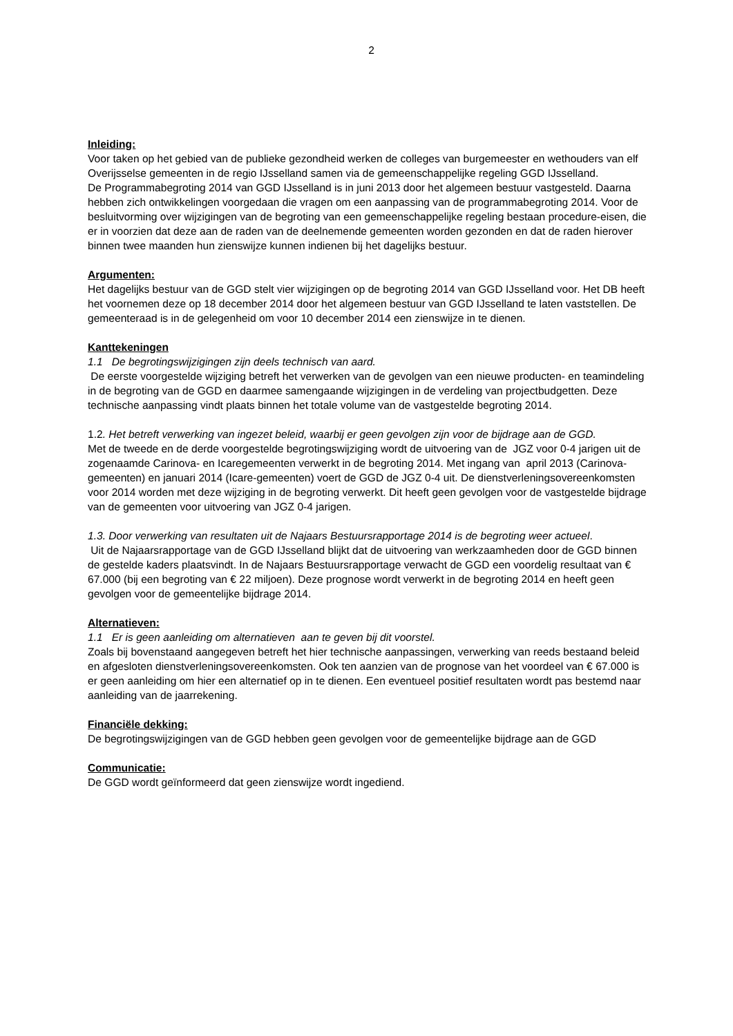2
Inleiding:
Voor taken op het gebied van de publieke gezondheid werken de colleges van burgemeester en wethouders van elf Overijsselse gemeenten in de regio IJsselland samen via de gemeenschappelijke regeling GGD IJsselland.
De Programmabegroting 2014 van GGD IJsselland is in juni 2013 door het algemeen bestuur vastgesteld. Daarna hebben zich ontwikkelingen voorgedaan die vragen om een aanpassing van de programmabegroting 2014. Voor de besluitvorming over wijzigingen van de begroting van een gemeenschappelijke regeling bestaan procedure-eisen, die er in voorzien dat deze aan de raden van de deelnemende gemeenten worden gezonden en dat de raden hierover binnen twee maanden hun zienswijze kunnen indienen bij het dagelijks bestuur.
Argumenten:
Het dagelijks bestuur van de GGD stelt vier wijzigingen op de begroting 2014 van GGD IJsselland voor. Het DB heeft het voornemen deze op 18 december 2014 door het algemeen bestuur van GGD IJsselland te laten vaststellen. De gemeenteraad is in de gelegenheid om voor 10 december 2014 een zienswijze in te dienen.
Kanttekeningen
1.1 De begrotingswijzigingen zijn deels technisch van aard.
De eerste voorgestelde wijziging betreft het verwerken van de gevolgen van een nieuwe producten- en teamindeling in de begroting van de GGD en daarmee samengaande wijzigingen in de verdeling van projectbudgetten. Deze technische aanpassing vindt plaats binnen het totale volume van de vastgestelde begroting 2014.
1.2. Het betreft verwerking van ingezet beleid, waarbij er geen gevolgen zijn voor de bijdrage aan de GGD.
Met de tweede en de derde voorgestelde begrotingswijziging wordt de uitvoering van de JGZ voor 0-4 jarigen uit de zogenaamde Carinova- en Icaregemeenten verwerkt in de begroting 2014. Met ingang van april 2013 (Carinova-gemeenten) en januari 2014 (Icare-gemeenten) voert de GGD de JGZ 0-4 uit. De dienstverleningsovereenkomsten voor 2014 worden met deze wijziging in de begroting verwerkt. Dit heeft geen gevolgen voor de vastgestelde bijdrage van de gemeenten voor uitvoering van JGZ 0-4 jarigen.
1.3. Door verwerking van resultaten uit de Najaars Bestuursrapportage 2014 is de begroting weer actueel.
Uit de Najaarsrapportage van de GGD IJsselland blijkt dat de uitvoering van werkzaamheden door de GGD binnen de gestelde kaders plaatsvindt. In de Najaars Bestuursrapportage verwacht de GGD een voordelig resultaat van € 67.000 (bij een begroting van € 22 miljoen). Deze prognose wordt verwerkt in de begroting 2014 en heeft geen gevolgen voor de gemeentelijke bijdrage 2014.
Alternatieven:
1.1 Er is geen aanleiding om alternatieven aan te geven bij dit voorstel.
Zoals bij bovenstaand aangegeven betreft het hier technische aanpassingen, verwerking van reeds bestaand beleid en afgesloten dienstverleningsovereenkomsten. Ook ten aanzien van de prognose van het voordeel van € 67.000 is er geen aanleiding om hier een alternatief op in te dienen. Een eventueel positief resultaten wordt pas bestemd naar aanleiding van de jaarrekening.
Financiële dekking:
De begrotingswijzigingen van de GGD hebben geen gevolgen voor de gemeentelijke bijdrage aan de GGD
Communicatie:
De GGD wordt geïnformeerd dat geen zienswijze wordt ingediend.